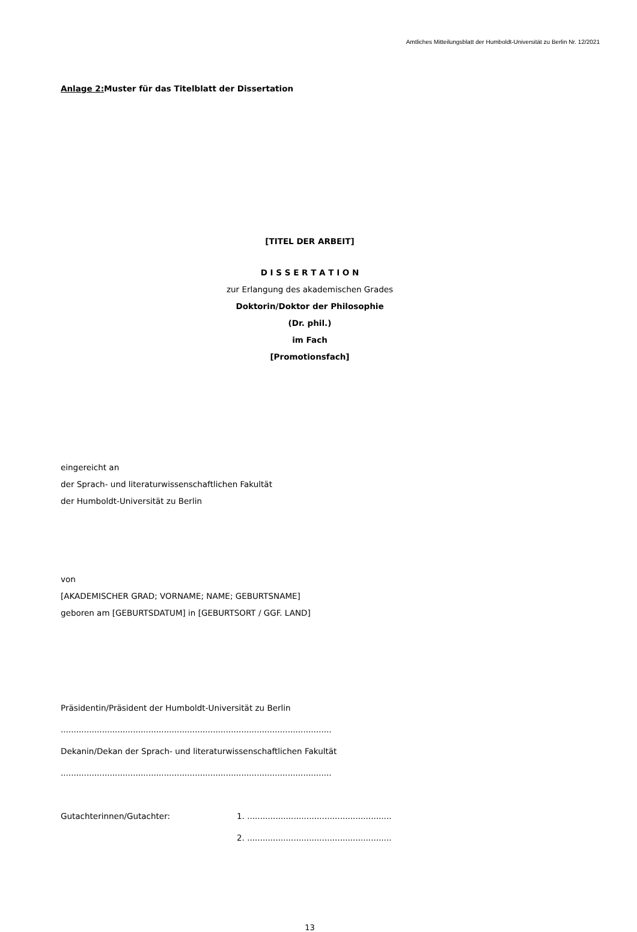Amtliches Mitteilungsblatt der Humboldt-Universität zu Berlin Nr. 12/2021
Anlage 2: Muster für das Titelblatt der Dissertation
[TITEL DER ARBEIT]
D I S S E R T A T I O N
zur Erlangung des akademischen Grades
Doktorin/Doktor der Philosophie
(Dr. phil.)
im Fach
[Promotionsfach]
eingereicht an
der Sprach- und literaturwissenschaftlichen Fakultät
der Humboldt-Universität zu Berlin
von
[AKADEMISCHER GRAD; VORNAME; NAME; GEBURTSNAME]
geboren am [GEBURTSDATUM] in [GEBURTSORT / GGF. LAND]
Präsidentin/Präsident der Humboldt-Universität zu Berlin
.........................................................................................................
Dekanin/Dekan der Sprach- und literaturwissenschaftlichen Fakultät
.........................................................................................................
Gutachterinnen/Gutachter: 1. ........................................................
2. ........................................................
13